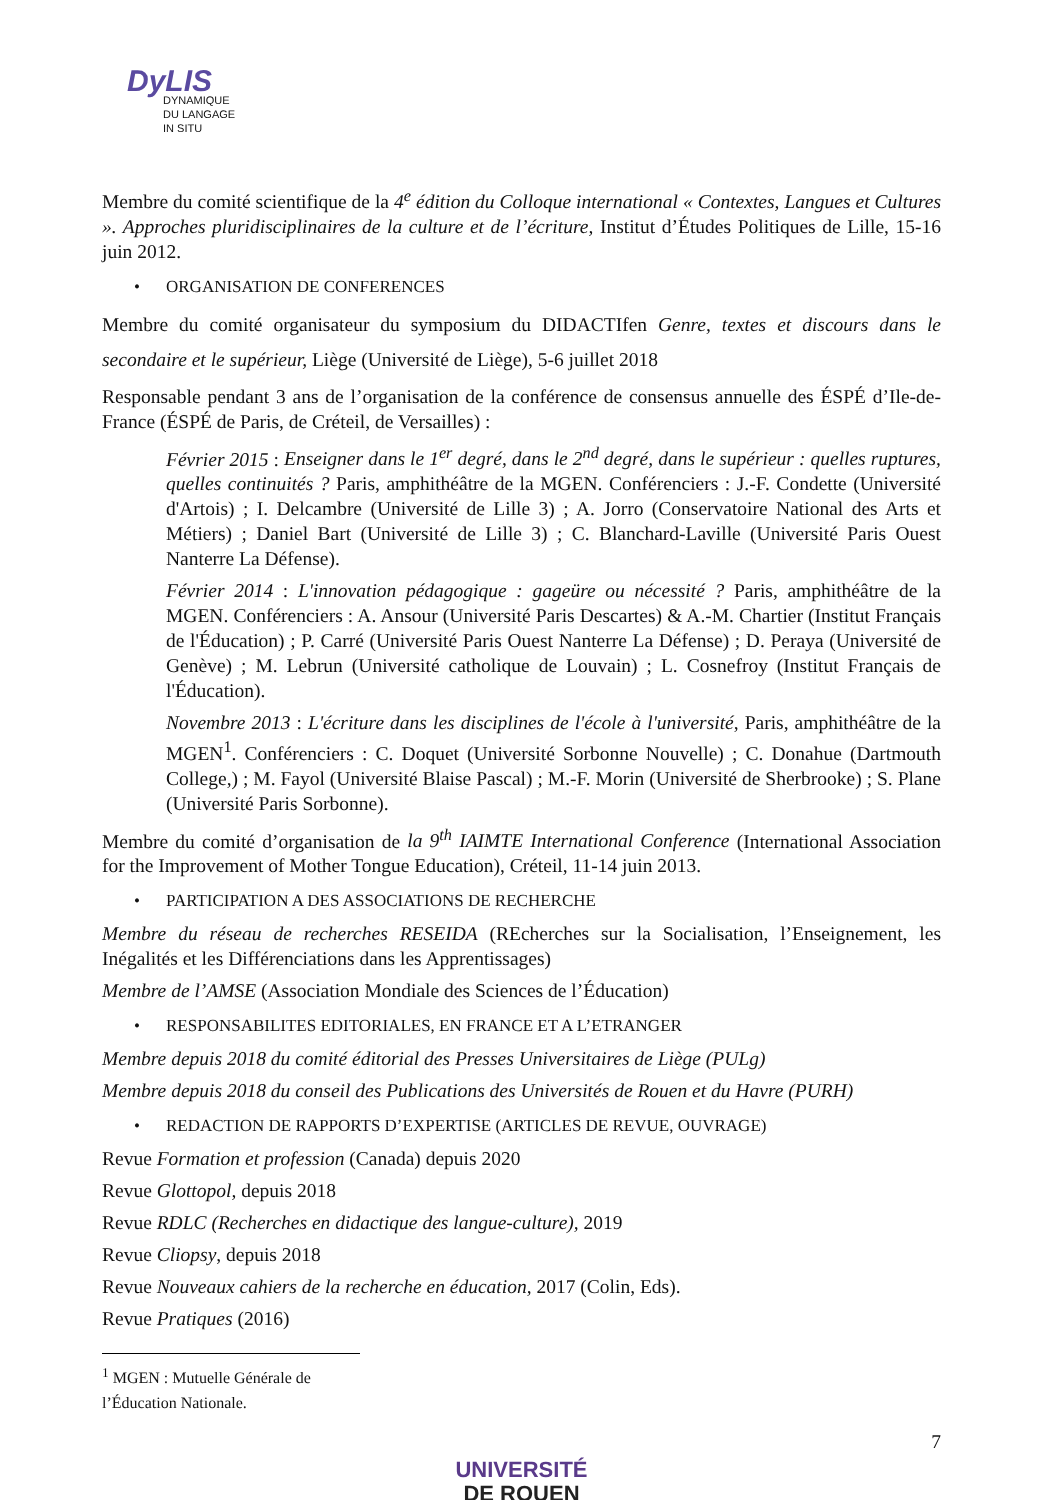DyLIS
DYNAMIQUE
DU LANGAGE
IN SITU
Membre du comité scientifique de la 4<sup>e</sup> édition du Colloque international « Contextes, Langues et Cultures ». Approches pluridisciplinaires de la culture et de l’écriture, Institut d’Études Politiques de Lille, 15-16 juin 2012.
• ORGANISATION DE CONFERENCES
Membre du comité organisateur du symposium du DIDACTIfen Genre, textes et discours dans le secondaire et le supérieur, Liège (Université de Liège), 5-6 juillet 2018
Responsable pendant 3 ans de l’organisation de la conférence de consensus annuelle des ÉSPÉ d’Ile-de-France (ÉSPÉ de Paris, de Créteil, de Versailles) :
Février 2015 : Enseigner dans le 1<sup>er</sup> degré, dans le 2<sup>nd</sup> degré, dans le supérieur : quelles ruptures, quelles continuités ? Paris, amphithéâtre de la MGEN. Conférenciers : J.-F. Condette (Université d'Artois) ; I. Delcambre (Université de Lille 3) ; A. Jorro (Conservatoire National des Arts et Métiers) ; Daniel Bart (Université de Lille 3) ; C. Blanchard-Laville (Université Paris Ouest Nanterre La Défense).
Février 2014 : L'innovation pédagogique : gageüre ou nécessité ? Paris, amphithéâtre de la MGEN. Conférenciers : A. Ansour (Université Paris Descartes) & A.-M. Chartier (Institut Français de l'Éducation) ; P. Carré (Université Paris Ouest Nanterre La Défense) ; D. Peraya (Université de Genève) ; M. Lebrun (Université catholique de Louvain) ; L. Cosnefroy (Institut Français de l'Éducation).
Novembre 2013 : L'écriture dans les disciplines de l'école à l'université, Paris, amphithéâtre de la MGEN<sup>1</sup>. Conférenciers : C. Doquet (Université Sorbonne Nouvelle) ; C. Donahue (Dartmouth College,) ; M. Fayol (Université Blaise Pascal) ; M.-F. Morin (Université de Sherbrooke) ; S. Plane (Université Paris Sorbonne).
Membre du comité d’organisation de la 9<sup>th</sup> IAIMTE International Conference (International Association for the Improvement of Mother Tongue Education), Créteil, 11-14 juin 2013.
• PARTICIPATION A DES ASSOCIATIONS DE RECHERCHE
Membre du réseau de recherches RESEIDA (REcherches sur la Socialisation, l’Enseignement, les Inégalités et les Différenciations dans les Apprentissages)
Membre de l’AMSE (Association Mondiale des Sciences de l’Éducation)
• RESPONSABILITES EDITORIALES, EN FRANCE ET A L’ETRANGER
Membre depuis 2018 du comité éditorial des Presses Universitaires de Liège (PULg)
Membre depuis 2018 du conseil des Publications des Universités de Rouen et du Havre (PURH)
• REDACTION DE RAPPORTS D’EXPERTISE (ARTICLES DE REVUE, OUVRAGE)
Revue Formation et profession (Canada) depuis 2020
Revue Glottopol, depuis 2018
Revue RDLC (Recherches en didactique des langue-culture), 2019
Revue Cliopsy, depuis 2018
Revue Nouveaux cahiers de la recherche en éducation, 2017 (Colin, Eds).
Revue Pratiques (2016)
<sup>1</sup> MGEN : Mutuelle Générale de l’Éducation Nationale.
7
UNIVERSITÉ
DE ROUEN